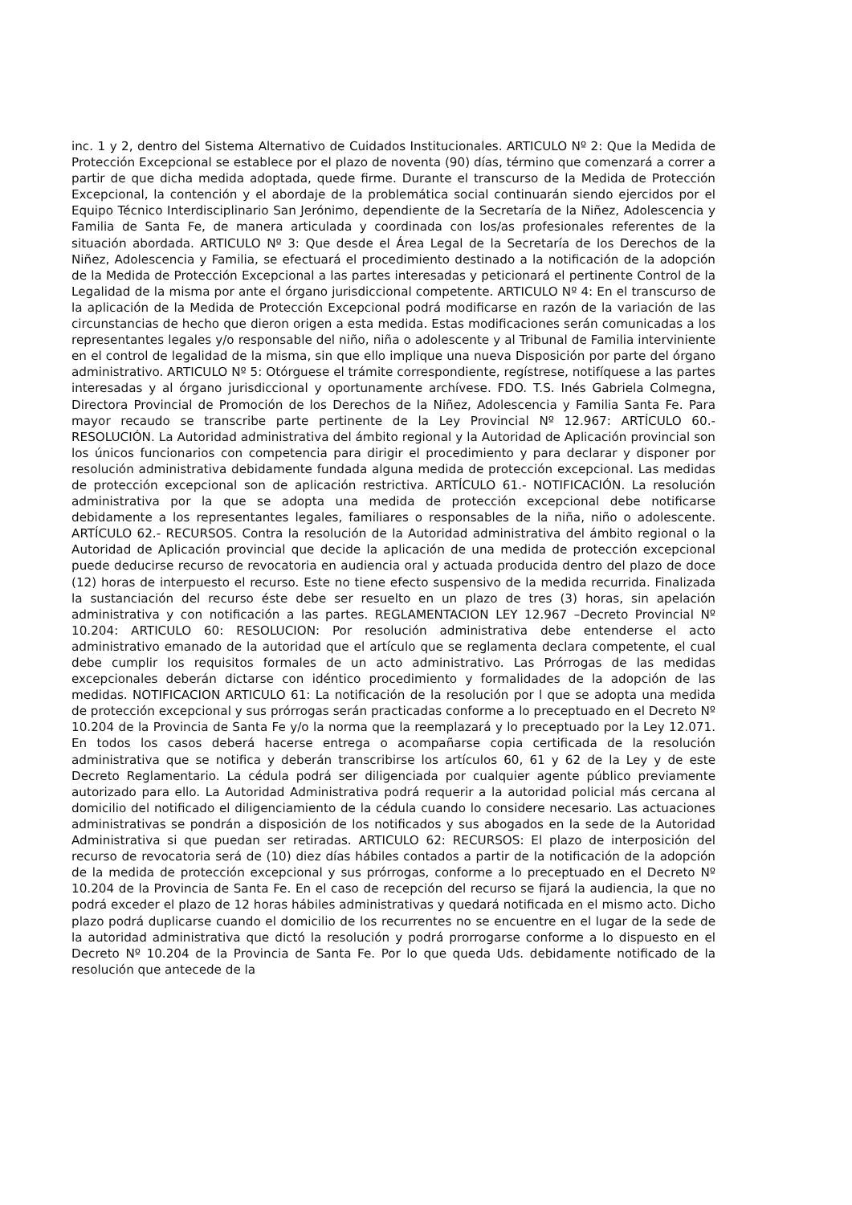inc. 1 y 2, dentro del Sistema Alternativo de Cuidados Institucionales. ARTICULO Nº 2: Que la Medida de Protección Excepcional se establece por el plazo de noventa (90) días, término que comenzará a correr a partir de que dicha medida adoptada, quede firme. Durante el transcurso de la Medida de Protección Excepcional, la contención y el abordaje de la problemática social continuarán siendo ejercidos por el Equipo Técnico Interdisciplinario San Jerónimo, dependiente de la Secretaría de la Niñez, Adolescencia y Familia de Santa Fe, de manera articulada y coordinada con los/as profesionales referentes de la situación abordada. ARTICULO Nº 3: Que desde el Área Legal de la Secretaría de los Derechos de la Niñez, Adolescencia y Familia, se efectuará el procedimiento destinado a la notificación de la adopción de la Medida de Protección Excepcional a las partes interesadas y peticionará el pertinente Control de la Legalidad de la misma por ante el órgano jurisdiccional competente. ARTICULO Nº 4: En el transcurso de la aplicación de la Medida de Protección Excepcional podrá modificarse en razón de la variación de las circunstancias de hecho que dieron origen a esta medida. Estas modificaciones serán comunicadas a los representantes legales y/o responsable del niño, niña o adolescente y al Tribunal de Familia interviniente en el control de legalidad de la misma, sin que ello implique una nueva Disposición por parte del órgano administrativo. ARTICULO Nº 5: Otórguese el trámite correspondiente, regístrese, notifíquese a las partes interesadas y al órgano jurisdiccional y oportunamente archívese. FDO. T.S. Inés Gabriela Colmegna, Directora Provincial de Promoción de los Derechos de la Niñez, Adolescencia y Familia Santa Fe. Para mayor recaudo se transcribe parte pertinente de la Ley Provincial Nº 12.967: ARTÍCULO 60.- RESOLUCIÓN. La Autoridad administrativa del ámbito regional y la Autoridad de Aplicación provincial son los únicos funcionarios con competencia para dirigir el procedimiento y para declarar y disponer por resolución administrativa debidamente fundada alguna medida de protección excepcional. Las medidas de protección excepcional son de aplicación restrictiva. ARTÍCULO 61.- NOTIFICACIÓN. La resolución administrativa por la que se adopta una medida de protección excepcional debe notificarse debidamente a los representantes legales, familiares o responsables de la niña, niño o adolescente. ARTÍCULO 62.- RECURSOS. Contra la resolución de la Autoridad administrativa del ámbito regional o la Autoridad de Aplicación provincial que decide la aplicación de una medida de protección excepcional puede deducirse recurso de revocatoria en audiencia oral y actuada producida dentro del plazo de doce (12) horas de interpuesto el recurso. Este no tiene efecto suspensivo de la medida recurrida. Finalizada la sustanciación del recurso éste debe ser resuelto en un plazo de tres (3) horas, sin apelación administrativa y con notificación a las partes. REGLAMENTACION LEY 12.967 –Decreto Provincial Nº 10.204: ARTICULO 60: RESOLUCION: Por resolución administrativa debe entenderse el acto administrativo emanado de la autoridad que el artículo que se reglamenta declara competente, el cual debe cumplir los requisitos formales de un acto administrativo. Las Prórrogas de las medidas excepcionales deberán dictarse con idéntico procedimiento y formalidades de la adopción de las medidas. NOTIFICACION ARTICULO 61: La notificación de la resolución por l que se adopta una medida de protección excepcional y sus prórrogas serán practicadas conforme a lo preceptuado en el Decreto Nº 10.204 de la Provincia de Santa Fe y/o la norma que la reemplazará y lo preceptuado por la Ley 12.071. En todos los casos deberá hacerse entrega o acompañarse copia certificada de la resolución administrativa que se notifica y deberán transcribirse los artículos 60, 61 y 62 de la Ley y de este Decreto Reglamentario. La cédula podrá ser diligenciada por cualquier agente público previamente autorizado para ello. La Autoridad Administrativa podrá requerir a la autoridad policial más cercana al domicilio del notificado el diligenciamiento de la cédula cuando lo considere necesario. Las actuaciones administrativas se pondrán a disposición de los notificados y sus abogados en la sede de la Autoridad Administrativa si que puedan ser retiradas. ARTICULO 62: RECURSOS: El plazo de interposición del recurso de revocatoria será de (10) diez días hábiles contados a partir de la notificación de la adopción de la medida de protección excepcional y sus prórrogas, conforme a lo preceptuado en el Decreto Nº 10.204 de la Provincia de Santa Fe. En el caso de recepción del recurso se fijará la audiencia, la que no podrá exceder el plazo de 12 horas hábiles administrativas y quedará notificada en el mismo acto. Dicho plazo podrá duplicarse cuando el domicilio de los recurrentes no se encuentre en el lugar de la sede de la autoridad administrativa que dictó la resolución y podrá prorrogarse conforme a lo dispuesto en el Decreto Nº 10.204 de la Provincia de Santa Fe. Por lo que queda Uds. debidamente notificado de la resolución que antecede de la